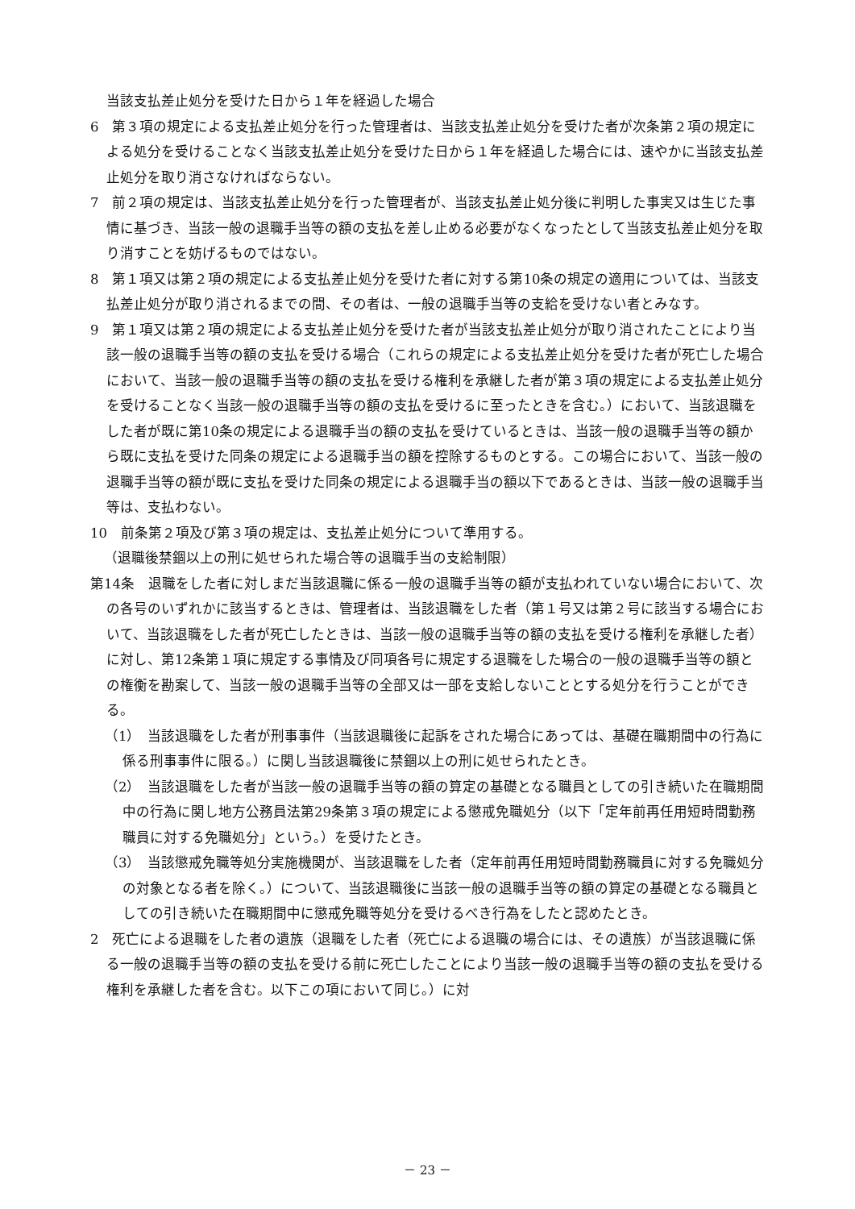当該支払差止処分を受けた日から１年を経過した場合
6　第３項の規定による支払差止処分を行った管理者は、当該支払差止処分を受けた者が次条第２項の規定による処分を受けることなく当該支払差止処分を受けた日から１年を経過した場合には、速やかに当該支払差止処分を取り消さなければならない。
7　前２項の規定は、当該支払差止処分を行った管理者が、当該支払差止処分後に判明した事実又は生じた事情に基づき、当該一般の退職手当等の額の支払を差し止める必要がなくなったとして当該支払差止処分を取り消すことを妨げるものではない。
8　第１項又は第２項の規定による支払差止処分を受けた者に対する第10条の規定の適用については、当該支払差止処分が取り消されるまでの間、その者は、一般の退職手当等の支給を受けない者とみなす。
9　第１項又は第２項の規定による支払差止処分を受けた者が当該支払差止処分が取り消されたことにより当該一般の退職手当等の額の支払を受ける場合（これらの規定による支払差止処分を受けた者が死亡した場合において、当該一般の退職手当等の額の支払を受ける権利を承継した者が第３項の規定による支払差止処分を受けることなく当該一般の退職手当等の額の支払を受けるに至ったときを含む。）において、当該退職をした者が既に第10条の規定による退職手当の額の支払を受けているときは、当該一般の退職手当等の額から既に支払を受けた同条の規定による退職手当の額を控除するものとする。この場合において、当該一般の退職手当等の額が既に支払を受けた同条の規定による退職手当の額以下であるときは、当該一般の退職手当等は、支払わない。
10　前条第２項及び第３項の規定は、支払差止処分について準用する。
（退職後禁錮以上の刑に処せられた場合等の退職手当の支給制限）
第14条　退職をした者に対しまだ当該退職に係る一般の退職手当等の額が支払われていない場合において、次の各号のいずれかに該当するときは、管理者は、当該退職をした者（第１号又は第２号に該当する場合において、当該退職をした者が死亡したときは、当該一般の退職手当等の額の支払を受ける権利を承継した者）に対し、第12条第１項に規定する事情及び同項各号に規定する退職をした場合の一般の退職手当等の額との権衡を勘案して、当該一般の退職手当等の全部又は一部を支給しないこととする処分を行うことができる。
（1）　当該退職をした者が刑事事件（当該退職後に起訴をされた場合にあっては、基礎在職期間中の行為に係る刑事事件に限る。）に関し当該退職後に禁錮以上の刑に処せられたとき。
（2）　当該退職をした者が当該一般の退職手当等の額の算定の基礎となる職員としての引き続いた在職期間中の行為に関し地方公務員法第29条第３項の規定による懲戒免職処分（以下「定年前再任用短時間勤務職員に対する免職処分」という。）を受けたとき。
（3）　当該懲戒免職等処分実施機関が、当該退職をした者（定年前再任用短時間勤務職員に対する免職処分の対象となる者を除く。）について、当該退職後に当該一般の退職手当等の額の算定の基礎となる職員としての引き続いた在職期間中に懲戒免職等処分を受けるべき行為をしたと認めたとき。
2　死亡による退職をした者の遺族（退職をした者（死亡による退職の場合には、その遺族）が当該退職に係る一般の退職手当等の額の支払を受ける前に死亡したことにより当該一般の退職手当等の額の支払を受ける権利を承継した者を含む。以下この項において同じ。）に対
－ 23 －